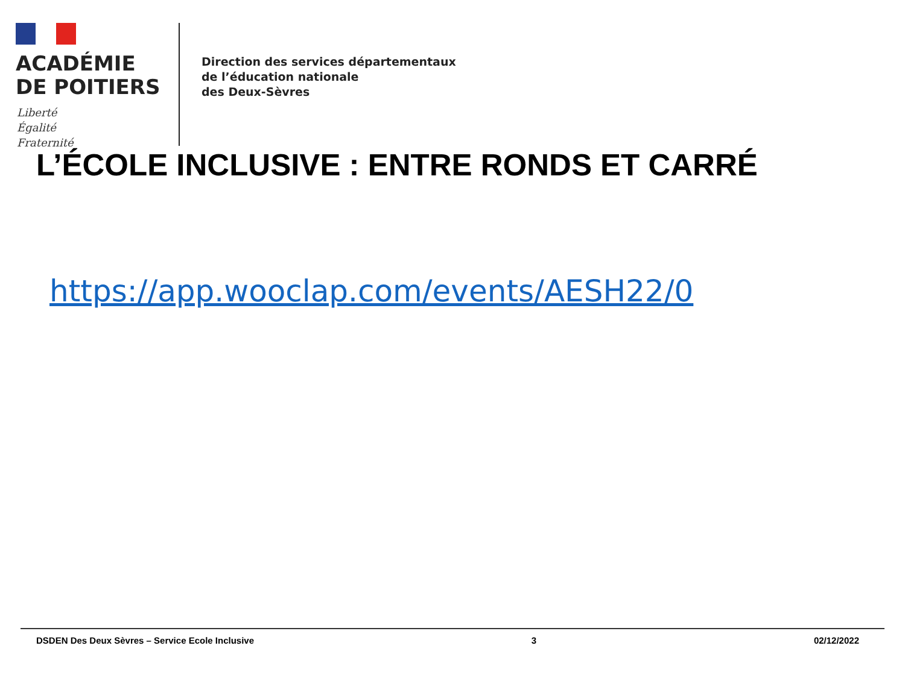ACADÉMIE
DE POITIERS
Liberté
Égalité
Fraternité
Direction des services départementaux
de l’éducation nationale
des Deux-Sèvres
L’ÉCOLE INCLUSIVE : ENTRE RONDS ET CARRÉ
https://app.wooclap.com/events/AESH22/0
DSDEN Des Deux Sèvres – Service Ecole Inclusive 3 02/12/2022